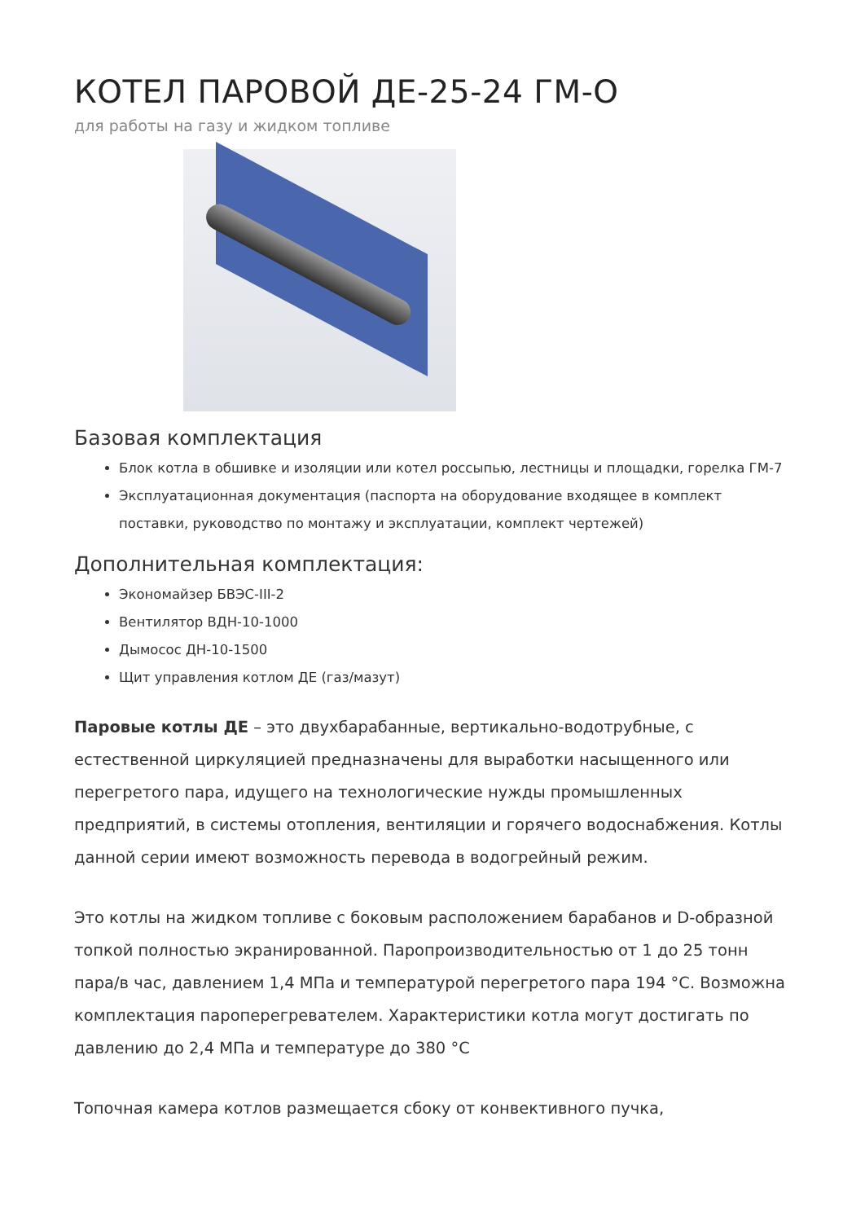КОТЕЛ ПАРОВОЙ ДЕ-25-24 ГМ-О
для работы на газу и жидком топливе
Базовая комплектация
Блок котла в обшивке и изоляции или котел россыпью, лестницы и площадки, горелка ГМ-7
Эксплуатационная документация (паспорта на оборудование входящее в комплект поставки, руководство по монтажу и эксплуатации, комплект чертежей)
Дополнительная комплектация:
Экономайзер БВЭС-III-2
Вентилятор ВДН-10-1000
Дымосос ДН-10-1500
Щит управления котлом ДЕ (газ/мазут)
Паровые котлы ДЕ – это двухбарабанные, вертикально-водотрубные, с естественной циркуляцией предназначены для выработки насыщенного или перегретого пара, идущего на технологические нужды промышленных предприятий, в системы отопления, вентиляции и горячего водоснабжения. Котлы данной серии имеют возможность перевода в водогрейный режим.
Это котлы на жидком топливе с боковым расположением барабанов и D-образной топкой полностью экранированной. Паропроизводительностью от 1 до 25 тонн пара/в час, давлением 1,4 МПа и температурой перегретого пара 194 °С. Возможна комплектация пароперегревателем. Характеристики котла могут достигать по давлению до 2,4 МПа и температуре до 380 °С
Топочная камера котлов размещается сбоку от конвективного пучка,